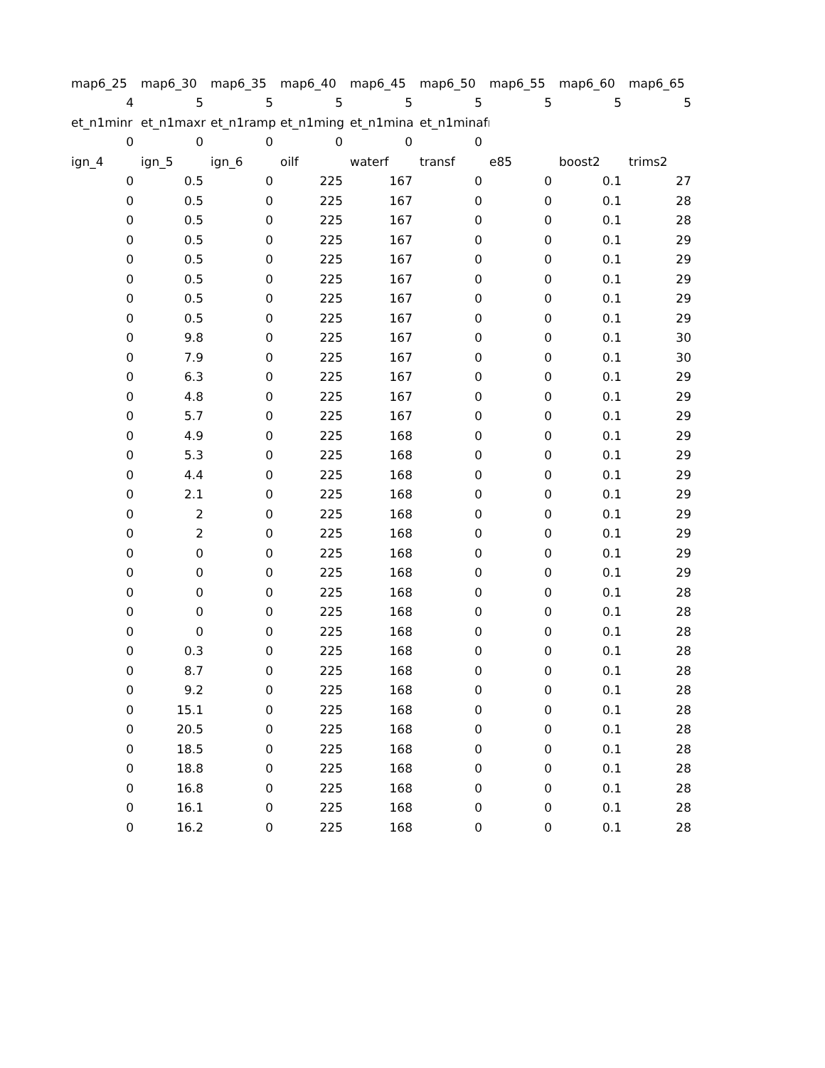| map6_25 | map6_30 | map6_35 | map6_40 | map6_45 | map6_50 | map6_55 | map6_60 | map6_65 |
| 4 | 5 | 5 | 5 | 5 | 5 | 5 | 5 | 5 |
| et_n1minr | et_n1maxr | et_n1ramp | et_n1ming | et_n1mina | et_n1minafr | | | |
| 0 | 0 | 0 | 0 | 0 | 0 | | | |
| ign_4 | ign_5 | ign_6 | oilf | waterf | transf | e85 | boost2 | trims2 |
| 0 | 0.5 | 0 | 225 | 167 | 0 | 0 | 0.1 | 27 |
| 0 | 0.5 | 0 | 225 | 167 | 0 | 0 | 0.1 | 28 |
| 0 | 0.5 | 0 | 225 | 167 | 0 | 0 | 0.1 | 28 |
| 0 | 0.5 | 0 | 225 | 167 | 0 | 0 | 0.1 | 29 |
| 0 | 0.5 | 0 | 225 | 167 | 0 | 0 | 0.1 | 29 |
| 0 | 0.5 | 0 | 225 | 167 | 0 | 0 | 0.1 | 29 |
| 0 | 0.5 | 0 | 225 | 167 | 0 | 0 | 0.1 | 29 |
| 0 | 0.5 | 0 | 225 | 167 | 0 | 0 | 0.1 | 29 |
| 0 | 9.8 | 0 | 225 | 167 | 0 | 0 | 0.1 | 30 |
| 0 | 7.9 | 0 | 225 | 167 | 0 | 0 | 0.1 | 30 |
| 0 | 6.3 | 0 | 225 | 167 | 0 | 0 | 0.1 | 29 |
| 0 | 4.8 | 0 | 225 | 167 | 0 | 0 | 0.1 | 29 |
| 0 | 5.7 | 0 | 225 | 167 | 0 | 0 | 0.1 | 29 |
| 0 | 4.9 | 0 | 225 | 168 | 0 | 0 | 0.1 | 29 |
| 0 | 5.3 | 0 | 225 | 168 | 0 | 0 | 0.1 | 29 |
| 0 | 4.4 | 0 | 225 | 168 | 0 | 0 | 0.1 | 29 |
| 0 | 2.1 | 0 | 225 | 168 | 0 | 0 | 0.1 | 29 |
| 0 | 2 | 0 | 225 | 168 | 0 | 0 | 0.1 | 29 |
| 0 | 2 | 0 | 225 | 168 | 0 | 0 | 0.1 | 29 |
| 0 | 0 | 0 | 225 | 168 | 0 | 0 | 0.1 | 29 |
| 0 | 0 | 0 | 225 | 168 | 0 | 0 | 0.1 | 29 |
| 0 | 0 | 0 | 225 | 168 | 0 | 0 | 0.1 | 28 |
| 0 | 0 | 0 | 225 | 168 | 0 | 0 | 0.1 | 28 |
| 0 | 0 | 0 | 225 | 168 | 0 | 0 | 0.1 | 28 |
| 0 | 0.3 | 0 | 225 | 168 | 0 | 0 | 0.1 | 28 |
| 0 | 8.7 | 0 | 225 | 168 | 0 | 0 | 0.1 | 28 |
| 0 | 9.2 | 0 | 225 | 168 | 0 | 0 | 0.1 | 28 |
| 0 | 15.1 | 0 | 225 | 168 | 0 | 0 | 0.1 | 28 |
| 0 | 20.5 | 0 | 225 | 168 | 0 | 0 | 0.1 | 28 |
| 0 | 18.5 | 0 | 225 | 168 | 0 | 0 | 0.1 | 28 |
| 0 | 18.8 | 0 | 225 | 168 | 0 | 0 | 0.1 | 28 |
| 0 | 16.8 | 0 | 225 | 168 | 0 | 0 | 0.1 | 28 |
| 0 | 16.1 | 0 | 225 | 168 | 0 | 0 | 0.1 | 28 |
| 0 | 16.2 | 0 | 225 | 168 | 0 | 0 | 0.1 | 28 |